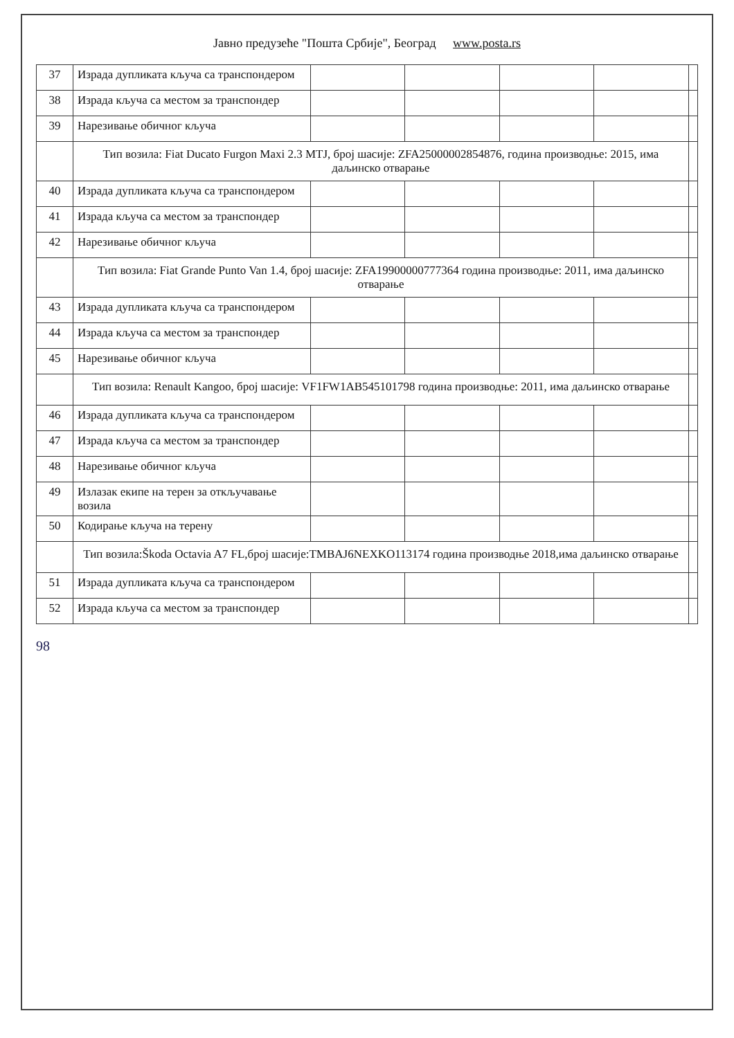Јавно предузеће "Пошта Србије", Београд www.posta.rs
| 37 | Израда дупликата кључа са транспондером | | | | | |
| 38 | Израда кључа са местом за транспондер | | | | | |
| 39 | Нарезивање обичног кључа | | | | | |
| | Тип возила: Fiat Ducato Furgon Maxi 2.3 MTJ, број шасије: ZFA25000002854876, година производње: 2015, има даљинско отварање | | | | | |
| 40 | Израда дупликата кључа са транспондером | | | | | |
| 41 | Израда кључа са местом за транспондер | | | | | |
| 42 | Нарезивање обичног кључа | | | | | |
| | Тип возила: Fiat Grande Punto Van 1.4, број шасије: ZFA19900000777364 година производње: 2011, има даљинско отварање | | | | | |
| 43 | Израда дупликата кључа са транспондером | | | | | |
| 44 | Израда кључа са местом за транспондер | | | | | |
| 45 | Нарезивање обичног кључа | | | | | |
| | Тип возила: Renault Kangoo, број шасије: VF1FW1AB545101798 година производње: 2011, има даљинско отварање | | | | | |
| 46 | Израда дупликата кључа са транспондером | | | | | |
| 47 | Израда кључа са местом за транспондер | | | | | |
| 48 | Нарезивање обичног кључа | | | | | |
| 49 | Излазак екипе на терен за откључавање возила | | | | | |
| 50 | Кодирање кључа на терену | | | | | |
| | Тип возила:Škoda Octavia A7 FL,број шасије:TMBAJ6NEXKO113174 година производње 2018,има даљинско отварање | | | | | |
| 51 | Израда дупликата кључа са транспондером | | | | | |
| 52 | Израда кључа са местом за транспондер | | | | | |
98